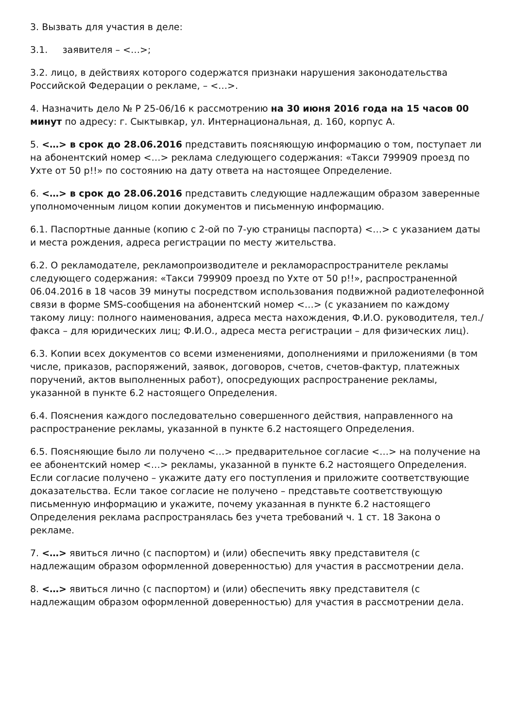3. Вызвать для участия в деле:
3.1. заявителя – <…>;
3.2. лицо, в действиях которого содержатся признаки нарушения законодательства Российской Федерации о рекламе, – <…>.
4. Назначить дело № Р 25-06/16 к рассмотрению на 30 июня 2016 года на 15 часов 00 минут по адресу: г. Сыктывкар, ул. Интернациональная, д. 160, корпус А.
5. <…> в срок до 28.06.2016 представить поясняющую информацию о том, поступает ли на абонентский номер <…> реклама следующего содержания: «Такси 799909 проезд по Ухте от 50 р!!» по состоянию на дату ответа на настоящее Определение.
6. <…> в срок до 28.06.2016 представить следующие надлежащим образом заверенные уполномоченным лицом копии документов и письменную информацию.
6.1. Паспортные данные (копию с 2-ой по 7-ую страницы паспорта) <…> с указанием даты и места рождения, адреса регистрации по месту жительства.
6.2. О рекламодателе, рекламопроизводителе и рекламораспространителе рекламы следующего содержания: «Такси 799909 проезд по Ухте от 50 р!!», распространенной 06.04.2016 в 18 часов 39 минуты посредством использования подвижной радиотелефонной связи в форме SMS-сообщения на абонентский номер <…> (с указанием по каждому такому лицу: полного наименования, адреса места нахождения, Ф.И.О. руководителя, тел./факса – для юридических лиц; Ф.И.О., адреса места регистрации – для физических лиц).
6.3. Копии всех документов со всеми изменениями, дополнениями и приложениями (в том числе, приказов, распоряжений, заявок, договоров, счетов, счетов-фактур, платежных поручений, актов выполненных работ), опосредующих распространение рекламы, указанной в пункте 6.2 настоящего Определения.
6.4. Пояснения каждого последовательно совершенного действия, направленного на распространение рекламы, указанной в пункте 6.2 настоящего Определения.
6.5. Поясняющие было ли получено <…> предварительное согласие <…> на получение на ее абонентский номер <…> рекламы, указанной в пункте 6.2 настоящего Определения. Если согласие получено – укажите дату его поступления и приложите соответствующие доказательства. Если такое согласие не получено – представьте соответствующую письменную информацию и укажите, почему указанная в пункте 6.2 настоящего Определения реклама распространялась без учета требований ч. 1 ст. 18 Закона о рекламе.
7. <…> явиться лично (с паспортом) и (или) обеспечить явку представителя (с надлежащим образом оформленной доверенностью) для участия в рассмотрении дела.
8. <…> явиться лично (с паспортом) и (или) обеспечить явку представителя (с надлежащим образом оформленной доверенностью) для участия в рассмотрении дела.